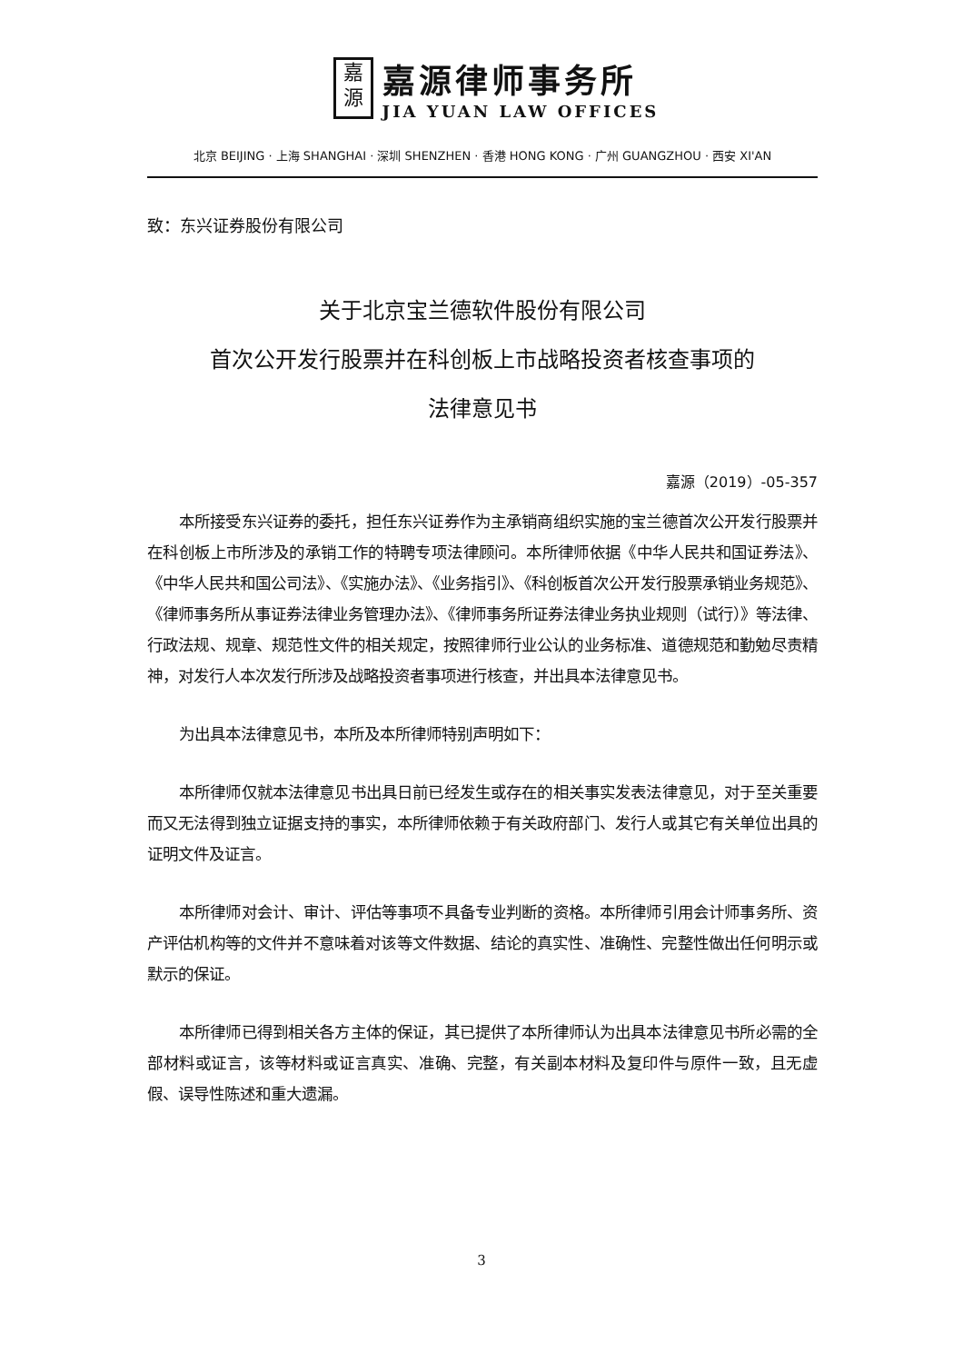嘉
源
嘉源律师事务所
JIA YUAN LAW OFFICES
北京 BEIJING · 上海 SHANGHAI · 深圳 SHENZHEN · 香港 HONG KONG · 广州 GUANGZHOU · 西安 XI'AN
致：东兴证券股份有限公司
关于北京宝兰德软件股份有限公司
首次公开发行股票并在科创板上市战略投资者核查事项的
法律意见书
嘉源（2019）-05-357
本所接受东兴证券的委托，担任东兴证券作为主承销商组织实施的宝兰德首次公开发行股票并在科创板上市所涉及的承销工作的特聘专项法律顾问。本所律师依据《中华人民共和国证券法》、《中华人民共和国公司法》、《实施办法》、《业务指引》、《科创板首次公开发行股票承销业务规范》、《律师事务所从事证券法律业务管理办法》、《律师事务所证券法律业务执业规则（试行）》等法律、行政法规、规章、规范性文件的相关规定，按照律师行业公认的业务标准、道德规范和勤勉尽责精神，对发行人本次发行所涉及战略投资者事项进行核查，并出具本法律意见书。
为出具本法律意见书，本所及本所律师特别声明如下：
本所律师仅就本法律意见书出具日前已经发生或存在的相关事实发表法律意见，对于至关重要而又无法得到独立证据支持的事实，本所律师依赖于有关政府部门、发行人或其它有关单位出具的证明文件及证言。
本所律师对会计、审计、评估等事项不具备专业判断的资格。本所律师引用会计师事务所、资产评估机构等的文件并不意味着对该等文件数据、结论的真实性、准确性、完整性做出任何明示或默示的保证。
本所律师已得到相关各方主体的保证，其已提供了本所律师认为出具本法律意见书所必需的全部材料或证言，该等材料或证言真实、准确、完整，有关副本材料及复印件与原件一致，且无虚假、误导性陈述和重大遗漏。
3